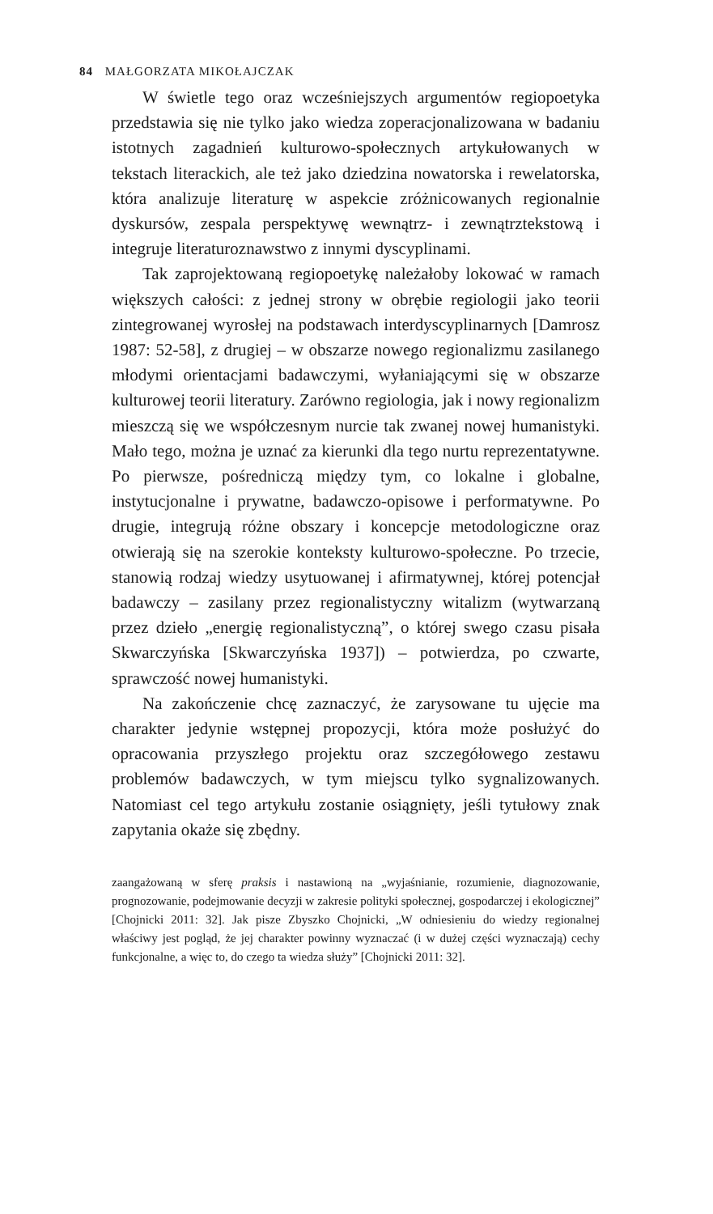84 MAŁGORZATA MIKOŁAJCZAK
W świetle tego oraz wcześniejszych argumentów regiopoetyka przedstawia się nie tylko jako wiedza zoperacjonalizowana w badaniu istotnych zagadnień kulturowo-społecznych artykułowanych w tekstach literackich, ale też jako dziedzina nowatorska i rewelatorska, która analizuje literaturę w aspekcie zróżnicowanych regionalnie dyskursów, zespala perspektywę wewnątrz- i zewnątrztekstową i integruje literaturoznawstwo z innymi dyscyplinami.
Tak zaprojektowaną regiopoetykę należałoby lokować w ramach większych całości: z jednej strony w obrębie regiologii jako teorii zintegrowanej wyrosłej na podstawach interdyscyplinarnych [Damrosz 1987: 52-58], z drugiej – w obszarze nowego regionalizmu zasilanego młodymi orientacjami badawczymi, wyłaniającymi się w obszarze kulturowej teorii literatury. Zarówno regiologia, jak i nowy regionalizm mieszczą się we współczesnym nurcie tak zwanej nowej humanistyki. Mało tego, można je uznać za kierunki dla tego nurtu reprezentatywne. Po pierwsze, pośredniczą między tym, co lokalne i globalne, instytucjonalne i prywatne, badawczo-opisowe i performatywne. Po drugie, integrują różne obszary i koncepcje metodologiczne oraz otwierają się na szerokie konteksty kulturowo-społeczne. Po trzecie, stanowią rodzaj wiedzy usytuowanej i afirmatywnej, której potencjał badawczy – zasilany przez regionalistyczny witalizm (wytwarzaną przez dzieło „energię regionalistyczną”, o której swego czasu pisała Skwarczyńska [Skwarczyńska 1937]) – potwierdza, po czwarte, sprawczość nowej humanistyki.
Na zakończenie chcę zaznaczyć, że zarysowane tu ujęcie ma charakter jedynie wstępnej propozycji, która może posłużyć do opracowania przyszłego projektu oraz szczegółowego zestawu problemów badawczych, w tym miejscu tylko sygnalizowanych. Natomiast cel tego artykułu zostanie osiągnięty, jeśli tytułowy znak zapytania okaże się zbędny.
zaangażowaną w sferę praksis i nastawioną na „wyjaśnianie, rozumienie, diagnozowanie, prognozowanie, podejmowanie decyzji w zakresie polityki społecznej, gospodarczej i ekologicznej” [Chojnicki 2011: 32]. Jak pisze Zbyszko Chojnicki, „W odniesieniu do wiedzy regionalnej właściwy jest pogląd, że jej charakter powinny wyznaczać (i w dużej części wyznaczają) cechy funkcjonalne, a więc to, do czego ta wiedza służy” [Chojnicki 2011: 32].